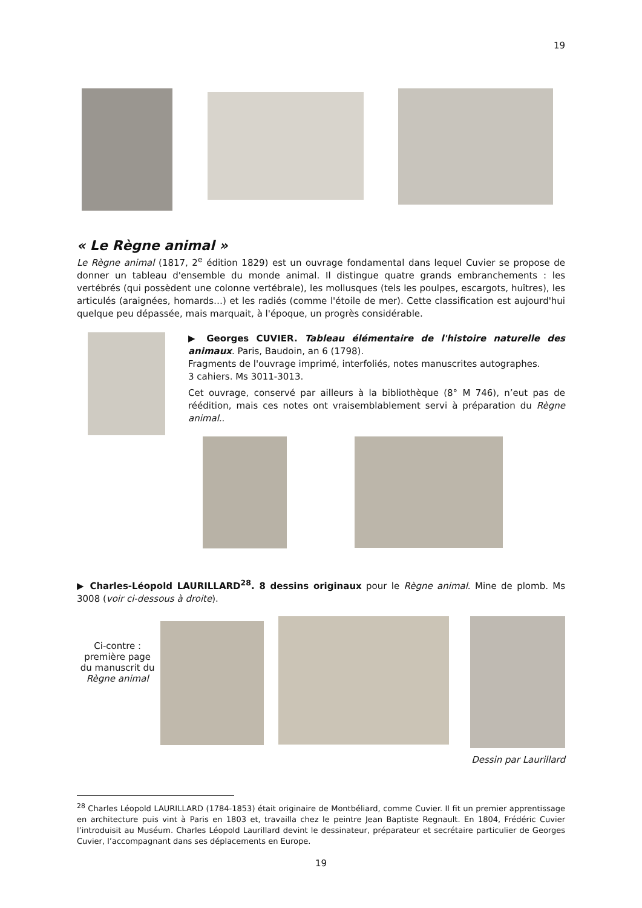19
« Le Règne animal »
Le Règne animal (1817, 2<sup>e</sup> édition 1829) est un ouvrage fondamental dans lequel Cuvier se propose de donner un tableau d'ensemble du monde animal. Il distingue quatre grands embranchements : les vertébrés (qui possèdent une colonne vertébrale), les mollusques (tels les poulpes, escargots, huîtres), les articulés (araignées, homards…) et les radiés (comme l'étoile de mer). Cette classification est aujourd'hui quelque peu dépassée, mais marquait, à l'époque, un progrès considérable.
▶ Georges CUVIER. Tableau élémentaire de l'histoire naturelle des animaux. Paris, Baudoin, an 6 (1798).
Fragments de l'ouvrage imprimé, interfoliés, notes manuscrites autographes.
3 cahiers. Ms 3011-3013.
Cet ouvrage, conservé par ailleurs à la bibliothèque (8° M 746), n’eut pas de réédition, mais ces notes ont vraisemblablement servi à préparation du Règne animal..
▶ Charles-Léopold LAURILLARD<sup>28</sup>. 8 dessins originaux pour le Règne animal. Mine de plomb. Ms 3008 (voir ci-dessous à droite).
Ci-contre :
première page
du manuscrit du
Règne animal
Dessin par Laurillard
<sup>28</sup> Charles Léopold LAURILLARD (1784-1853) était originaire de Montbéliard, comme Cuvier. Il fit un premier apprentissage en architecture puis vint à Paris en 1803 et, travailla chez le peintre Jean Baptiste Regnault. En 1804, Frédéric Cuvier l’introduisit au Muséum. Charles Léopold Laurillard devint le dessinateur, préparateur et secrétaire particulier de Georges Cuvier, l’accompagnant dans ses déplacements en Europe.
19